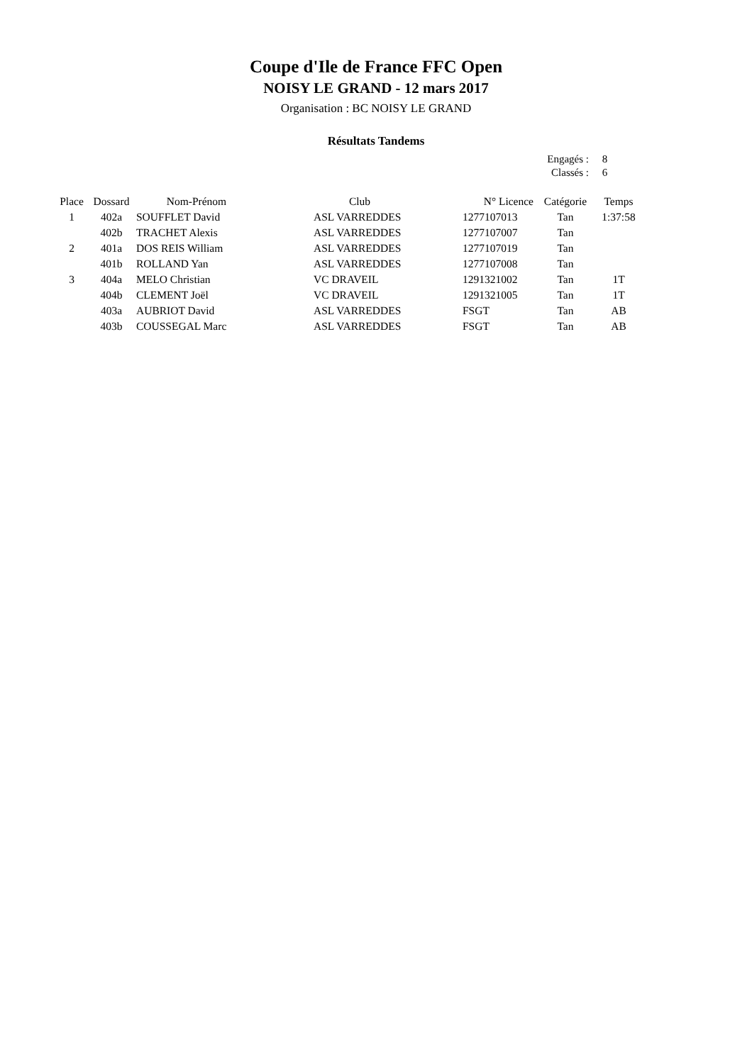Coupe d'Ile de France FFC Open
NOISY LE GRAND - 12 mars 2017
Organisation : BC NOISY LE GRAND
Résultats Tandems
| Engagés : | 8 |
| Classés : | 6 |
| Place | Dossard | Nom-Prénom | Club | N° Licence | Catégorie | Temps |
| --- | --- | --- | --- | --- | --- | --- |
| 1 | 402a | SOUFFLET David | ASL VARREDDES | 1277107013 | Tan | 1:37:58 |
| | 402b | TRACHET Alexis | ASL VARREDDES | 1277107007 | Tan | |
| 2 | 401a | DOS REIS William | ASL VARREDDES | 1277107019 | Tan | |
| | 401b | ROLLAND Yan | ASL VARREDDES | 1277107008 | Tan | |
| 3 | 404a | MELO Christian | VC DRAVEIL | 1291321002 | Tan | 1T |
| | 404b | CLEMENT Joël | VC DRAVEIL | 1291321005 | Tan | 1T |
| | 403a | AUBRIOT David | ASL VARREDDES | FSGT | Tan | AB |
| | 403b | COUSSEGAL Marc | ASL VARREDDES | FSGT | Tan | AB |